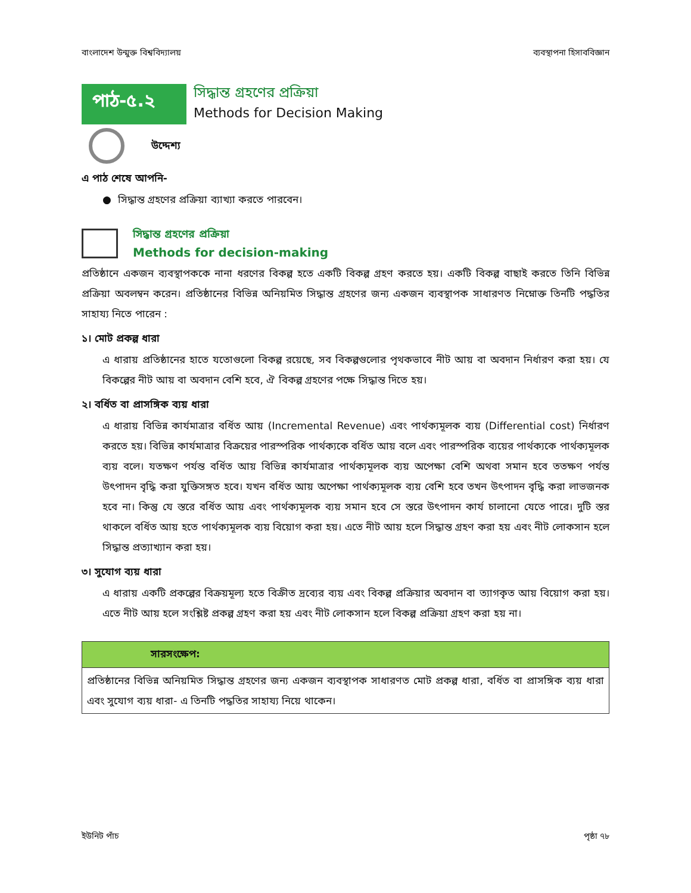বাংলাদেশ উন্মুক্ত বিশ্ববিদ্যালয় ব্যবস্থাপনা হিসাববিজ্ঞান
পাঠ-৫.২
সিদ্ধান্ত গ্রহণের প্রক্রিয়া
Methods for Decision Making
উদ্দেশ্য
এ পাঠ শেষে আপনি-
● সিদ্ধান্ত গ্রহণের প্রক্রিয়া ব্যাখ্যা করতে পারবেন।
সিদ্ধান্ত গ্রহণের প্রক্রিয়া
Methods for decision-making
প্রতিষ্ঠানে একজন ব্যবস্থাপককে নানা ধরণের বিকল্প হতে একটি বিকল্প গ্রহণ করতে হয়। একটি বিকল্প বাছাই করতে তিনি বিভিন্ন প্রক্রিয়া অবলম্বন করেন। প্রতিষ্ঠানের বিভিন্ন অনিয়মিত সিদ্ধান্ত গ্রহণের জন্য একজন ব্যবস্থাপক সাধারণত নিম্নোক্ত তিনটি পদ্ধতির সাহায্য নিতে পারেন :
১। মোট প্রকল্প ধারা
এ ধারায় প্রতিষ্ঠানের হাতে যতোগুলো বিকল্প রয়েছে, সব বিকল্পগুলোর পৃথকভাবে নীট আয় বা অবদান নির্ধারণ করা হয়। যে বিকল্পের নীট আয় বা অবদান বেশি হবে, ঐ বিকল্প গ্রহণের পক্ষে সিদ্ধান্ত দিতে হয়।
২। বর্ধিত বা প্রাসঙ্গিক ব্যয় ধারা
এ ধারায় বিভিন্ন কার্যমাত্রার বর্ধিত আয় (Incremental Revenue) এবং পার্থক্যমূলক ব্যয় (Differential cost) নির্ধারণ করতে হয়। বিভিন্ন কার্যমাত্রার বিক্রয়ের পারস্পরিক পার্থক্যকে বর্ধিত আয় বলে এবং পারস্পরিক ব্যয়ের পার্থক্যকে পার্থক্যমূলক ব্যয় বলে। যতক্ষণ পর্যন্ত বর্ধিত আয় বিভিন্ন কার্যমাত্রার পার্থক্যমূলক ব্যয় অপেক্ষা বেশি অথবা সমান হবে ততক্ষণ পর্যন্ত উৎপাদন বৃদ্ধি করা যুক্তিসঙ্গত হবে। যখন বর্ধিত আয় অপেক্ষা পার্থক্যমূলক ব্যয় বেশি হবে তখন উৎপাদন বৃদ্ধি করা লাভজনক হবে না। কিন্তু যে স্তরে বর্ধিত আয় এবং পার্থক্যমূলক ব্যয় সমান হবে সে স্তরে উৎপাদন কার্য চালানো যেতে পারে। দুটি স্তর থাকলে বর্ধিত আয় হতে পার্থক্যমূলক ব্যয় বিয়োগ করা হয়। এতে নীট আয় হলে সিদ্ধান্ত গ্রহণ করা হয় এবং নীট লোকসান হলে সিদ্ধান্ত প্রত্যাখ্যান করা হয়।
৩। সুযোগ ব্যয় ধারা
এ ধারায় একটি প্রকল্পের বিক্রয়মূল্য হতে বিক্রীত দ্রব্যের ব্যয় এবং বিকল্প প্রক্রিয়ার অবদান বা ত্যাগকৃত আয় বিয়োগ করা হয়। এতে নীট আয় হলে সংশ্লিষ্ট প্রকল্প গ্রহণ করা হয় এবং নীট লোকসান হলে বিকল্প প্রক্রিয়া গ্রহণ করা হয় না।
সারসংক্ষেপ:
প্রতিষ্ঠানের বিভিন্ন অনিয়মিত সিদ্ধান্ত গ্রহণের জন্য একজন ব্যবস্থাপক সাধারণত মোট প্রকল্প ধারা, বর্ধিত বা প্রাসঙ্গিক ব্যয় ধারা এবং সুযোগ ব্যয় ধারা- এ তিনটি পদ্ধতির সাহায্য নিয়ে থাকেন।
ইউনিট পাঁচ পৃষ্ঠা ৭৮